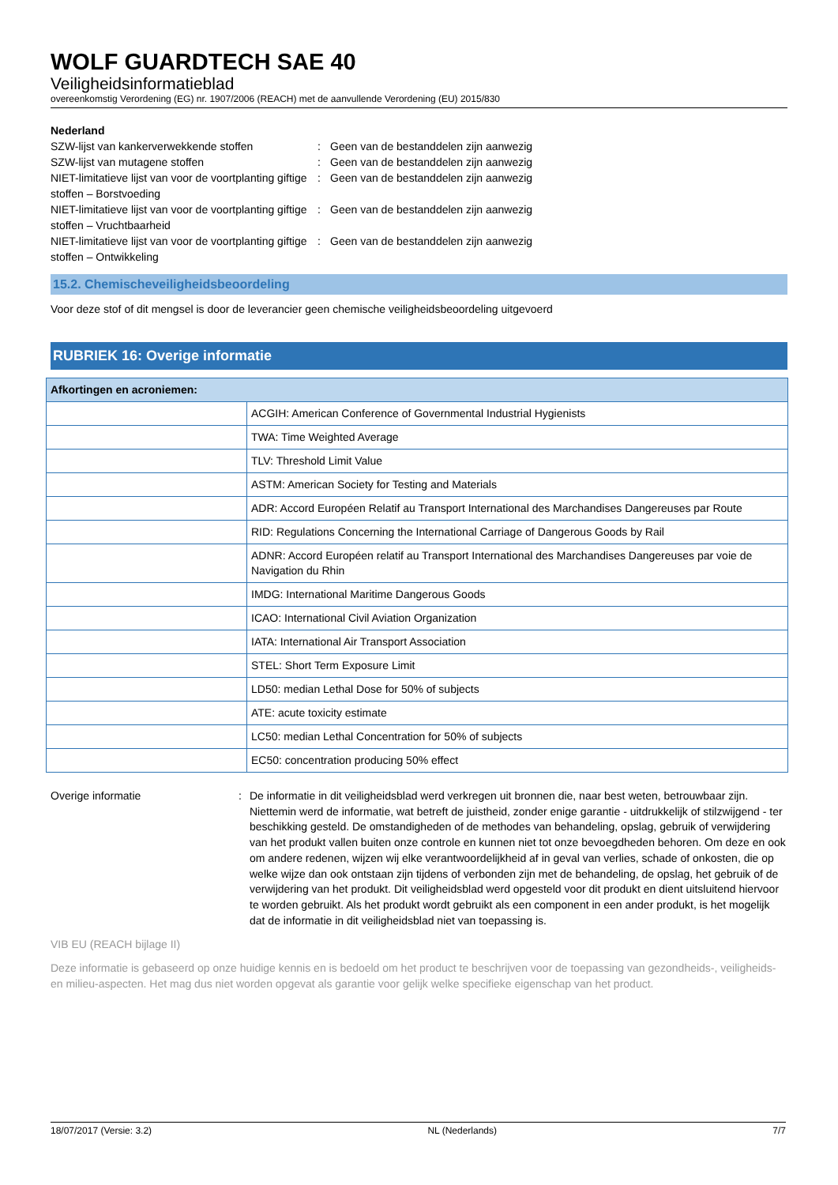WOLF GUARDTECH SAE 40
Veiligheidsinformatieblad
overeenkomstig Verordening (EG) nr. 1907/2006 (REACH) met de aanvullende Verordening (EU) 2015/830
Nederland
SZW-lijst van kankerverwekkende stoffen : Geen van de bestanddelen zijn aanwezig
SZW-lijst van mutagene stoffen : Geen van de bestanddelen zijn aanwezig
NIET-limitatieve lijst van voor de voortplanting giftige stoffen – Borstvoeding
: Geen van de bestanddelen zijn aanwezig
NIET-limitatieve lijst van voor de voortplanting giftige stoffen – Vruchtbaarheid
: Geen van de bestanddelen zijn aanwezig
NIET-limitatieve lijst van voor de voortplanting giftige stoffen – Ontwikkeling
: Geen van de bestanddelen zijn aanwezig
15.2. Chemischeveiligheidsbeoordeling
Voor deze stof of dit mengsel is door de leverancier geen chemische veiligheidsbeoordeling uitgevoerd
RUBRIEK 16: Overige informatie
| Afkortingen en acroniemen: | |
| --- | --- |
| | ACGIH: American Conference of Governmental Industrial Hygienists |
| | TWA: Time Weighted Average |
| | TLV: Threshold Limit Value |
| | ASTM: American Society for Testing and Materials |
| | ADR: Accord Européen Relatif au Transport International des Marchandises Dangereuses par Route |
| | RID: Regulations Concerning the International Carriage of Dangerous Goods by Rail |
| | ADNR: Accord Européen relatif au Transport International des Marchandises Dangereuses par voie de Navigation du Rhin |
| | IMDG: International Maritime Dangerous Goods |
| | ICAO: International Civil Aviation Organization |
| | IATA: International Air Transport Association |
| | STEL: Short Term Exposure Limit |
| | LD50: median Lethal Dose for 50% of subjects |
| | ATE: acute toxicity estimate |
| | LC50: median Lethal Concentration for 50% of subjects |
| | EC50: concentration producing 50% effect |
Overige informatie : De informatie in dit veiligheidsblad werd verkregen uit bronnen die, naar best weten, betrouwbaar zijn. Niettemin werd de informatie, wat betreft de juistheid, zonder enige garantie - uitdrukkelijk of stilzwijgend - ter beschikking gesteld. De omstandigheden of de methodes van behandeling, opslag, gebruik of verwijdering van het produkt vallen buiten onze controle en kunnen niet tot onze bevoegdheden behoren. Om deze en ook om andere redenen, wijzen wij elke verantwoordelijkheid af in geval van verlies, schade of onkosten, die op welke wijze dan ook ontstaan zijn tijdens of verbonden zijn met de behandeling, de opslag, het gebruik of de verwijdering van het produkt. Dit veiligheidsblad werd opgesteld voor dit produkt en dient uitsluitend hiervoor te worden gebruikt. Als het produkt wordt gebruikt als een component in een ander produkt, is het mogelijk dat de informatie in dit veiligheidsblad niet van toepassing is.
VIB EU (REACH bijlage II)
Deze informatie is gebaseerd op onze huidige kennis en is bedoeld om het product te beschrijven voor de toepassing van gezondheids-, veiligheids-en milieu-aspecten. Het mag dus niet worden opgevat als garantie voor gelijk welke specifieke eigenschap van het product.
18/07/2017 (Versie: 3.2) NL (Nederlands) 7/7